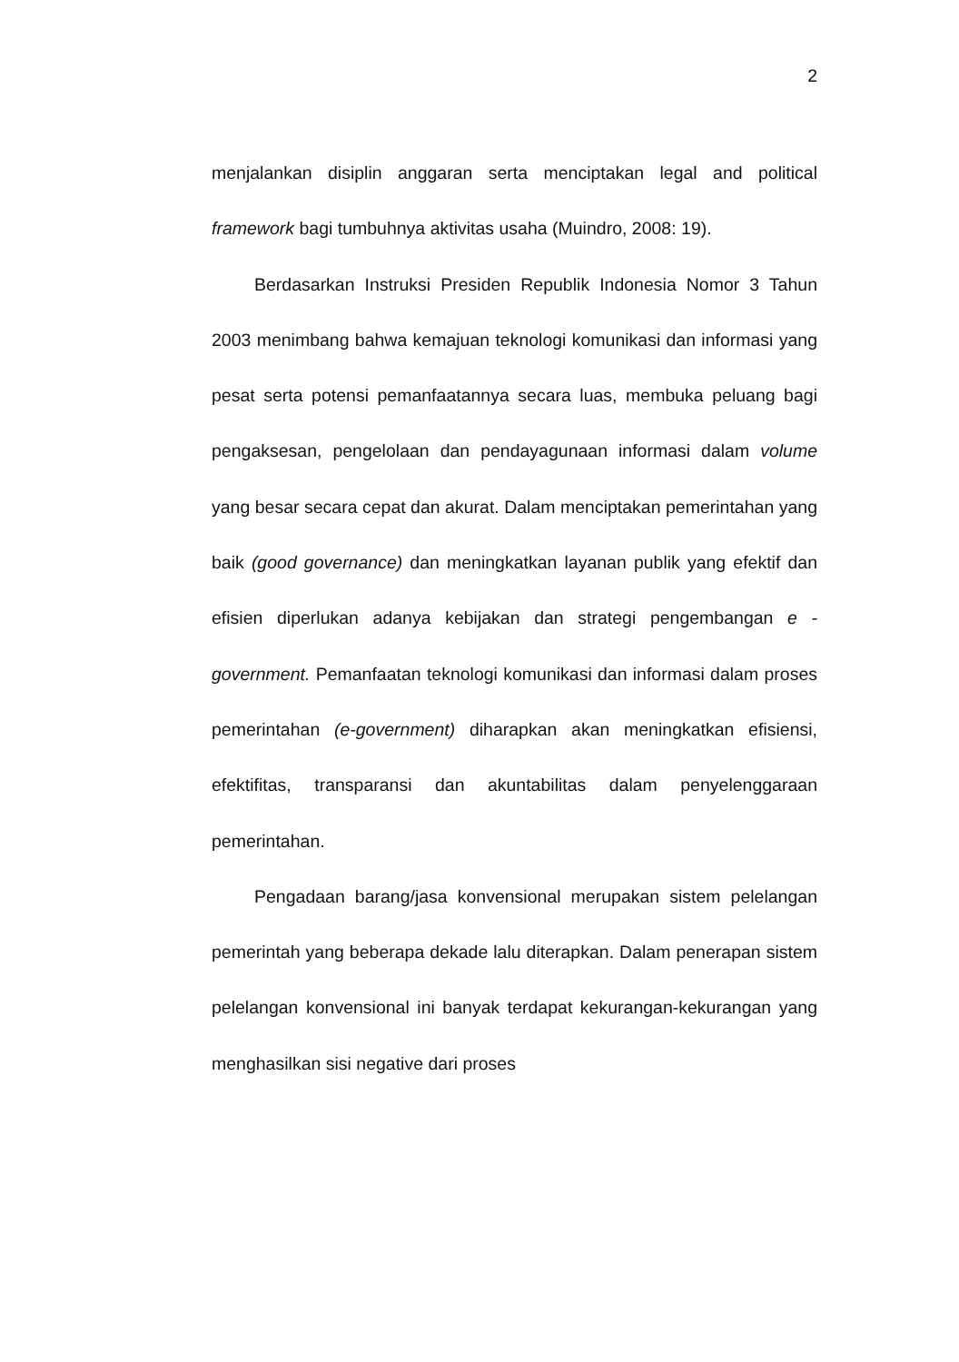2
menjalankan disiplin anggaran serta menciptakan legal and political framework bagi tumbuhnya aktivitas usaha (Muindro, 2008: 19).
Berdasarkan Instruksi Presiden Republik Indonesia Nomor 3 Tahun 2003 menimbang bahwa kemajuan teknologi komunikasi dan informasi yang pesat serta potensi pemanfaatannya secara luas, membuka peluang bagi pengaksesan, pengelolaan dan pendayagunaan informasi dalam volume yang besar secara cepat dan akurat. Dalam menciptakan pemerintahan yang baik (good governance) dan meningkatkan layanan publik yang efektif dan efisien diperlukan adanya kebijakan dan strategi pengembangan e - government. Pemanfaatan teknologi komunikasi dan informasi dalam proses pemerintahan (e-government) diharapkan akan meningkatkan efisiensi, efektifitas, transparansi dan akuntabilitas dalam penyelenggaraan pemerintahan.
Pengadaan barang/jasa konvensional merupakan sistem pelelangan pemerintah yang beberapa dekade lalu diterapkan. Dalam penerapan sistem pelelangan konvensional ini banyak terdapat kekurangan-kekurangan yang menghasilkan sisi negative dari proses